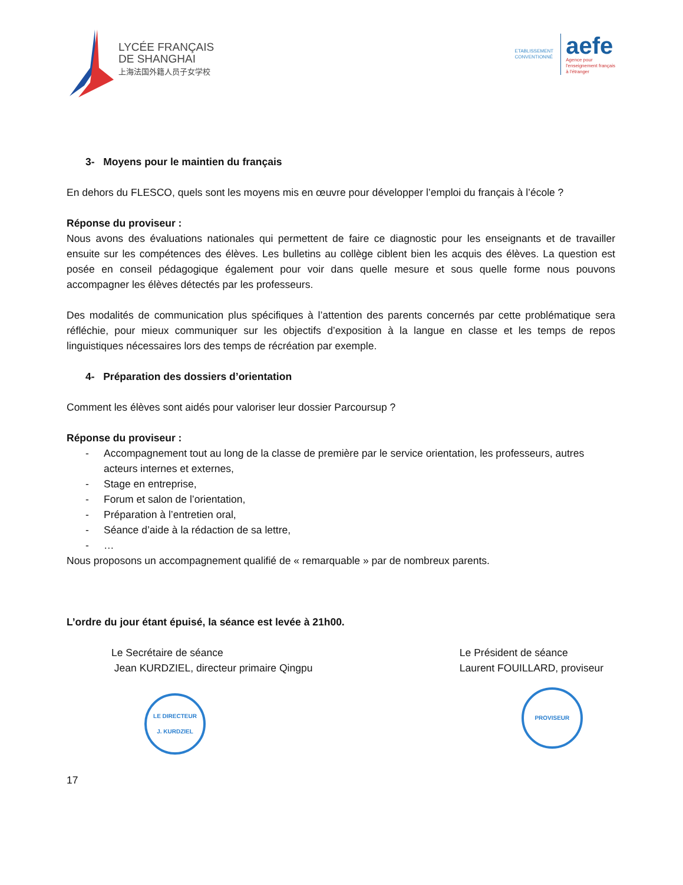LYCÉE FRANÇAIS
DE SHANGHAI
上海法国外籍人员子女学校
ETABLISSEMENT
CONVENTIONNÉ
aefe
Agence pour
l'enseignement français
à l'étranger
3- Moyens pour le maintien du français
En dehors du FLESCO, quels sont les moyens mis en œuvre pour développer l’emploi du français à l’école ?
Réponse du proviseur :
Nous avons des évaluations nationales qui permettent de faire ce diagnostic pour les enseignants et de travailler ensuite sur les compétences des élèves. Les bulletins au collège ciblent bien les acquis des élèves. La question est posée en conseil pédagogique également pour voir dans quelle mesure et sous quelle forme nous pouvons accompagner les élèves détectés par les professeurs.
Des modalités de communication plus spécifiques à l’attention des parents concernés par cette problématique sera réfléchie, pour mieux communiquer sur les objectifs d’exposition à la langue en classe et les temps de repos linguistiques nécessaires lors des temps de récréation par exemple.
4- Préparation des dossiers d’orientation
Comment les élèves sont aidés pour valoriser leur dossier Parcoursup ?
Réponse du proviseur :
- Accompagnement tout au long de la classe de première par le service orientation, les professeurs, autres acteurs internes et externes,
- Stage en entreprise,
- Forum et salon de l’orientation,
- Préparation à l’entretien oral,
- Séance d’aide à la rédaction de sa lettre,
- …
Nous proposons un accompagnement qualifié de « remarquable » par de nombreux parents.
L’ordre du jour étant épuisé, la séance est levée à 21h00.
Le Secrétaire de séance
Jean KURDZIEL, directeur primaire Qingpu
LE DIRECTEUR
J. KURDZIEL
Le Président de séance
Laurent FOUILLARD, proviseur
PROVISEUR
17